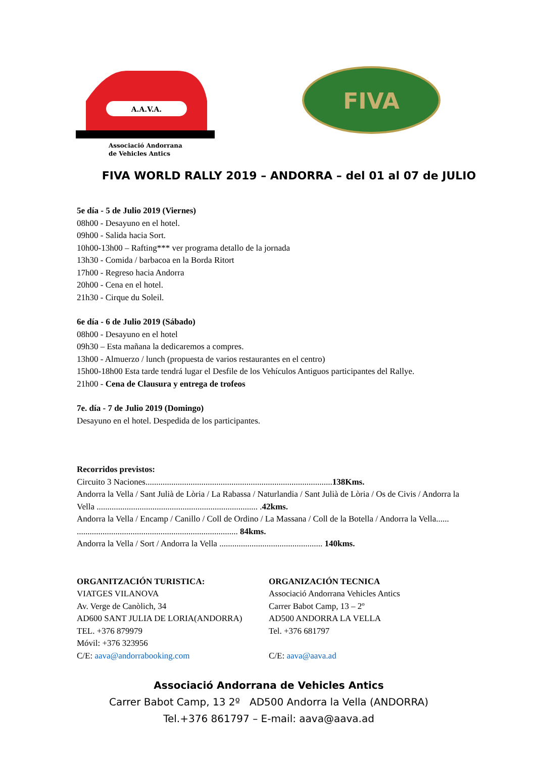A.A.V.A.
Associació Andorrana
de Vehicles Antics
FIVA
FIVA WORLD RALLY 2019 – ANDORRA – del 01 al 07 de JULIO
5e día - 5 de Julio 2019 (Viernes)
08h00 - Desayuno en el hotel.
09h00 - Salida hacia Sort.
10h00-13h00 – Rafting*** ver programa detallo de la jornada
13h30 - Comida / barbacoa en la Borda Ritort
17h00 - Regreso hacia Andorra
20h00 - Cena en el hotel.
21h30 - Cirque du Soleil.
6e día - 6 de Julio 2019 (Sábado)
08h00 - Desayuno en el hotel
09h30 – Esta mañana la dedicaremos a compres.
13h00 - Almuerzo / lunch (propuesta de varios restaurantes en el centro)
15h00-18h00 Esta tarde tendrá lugar el Desfile de los Vehículos Antiguos participantes del Rallye.
21h00 - Cena de Clausura y entrega de trofeos
7e. día - 7 de Julio 2019 (Domingo)
Desayuno en el hotel. Despedida de los participantes.
Recorridos previstos:
Circuito 3 Naciones.......................................................................................138Kms.
Andorra la Vella / Sant Julià de Lòria / La Rabassa / Naturlandia / Sant Julià de Lòria / Os de Civis / Andorra la Vella ........................................................................... .42kms.
Andorra la Vella / Encamp / Canillo / Coll de Ordino / La Massana / Coll de la Botella / Andorra la Vella...... ........................................................................... 84kms.
Andorra la Vella / Sort / Andorra la Vella ................................................ 140kms.
ORGANITZACIÓN TURISTICA:
VIATGES VILANOVA
Av. Verge de Canòlich, 34
AD600 SANT JULIA DE LORIA(ANDORRA)
TEL. +376 879979
Móvil: +376 323956
C/E: aava@andorrabooking.com
ORGANIZACIÓN TECNICA
Associació Andorrana Vehicles Antics
Carrer Babot Camp, 13 – 2º
AD500 ANDORRA LA VELLA
Tel. +376 681797
C/E: aava@aava.ad
Associació Andorrana de Vehicles Antics
Carrer Babot Camp, 13 2º AD500 Andorra la Vella (ANDORRA)
Tel.+376 861797 – E-mail: aava@aava.ad